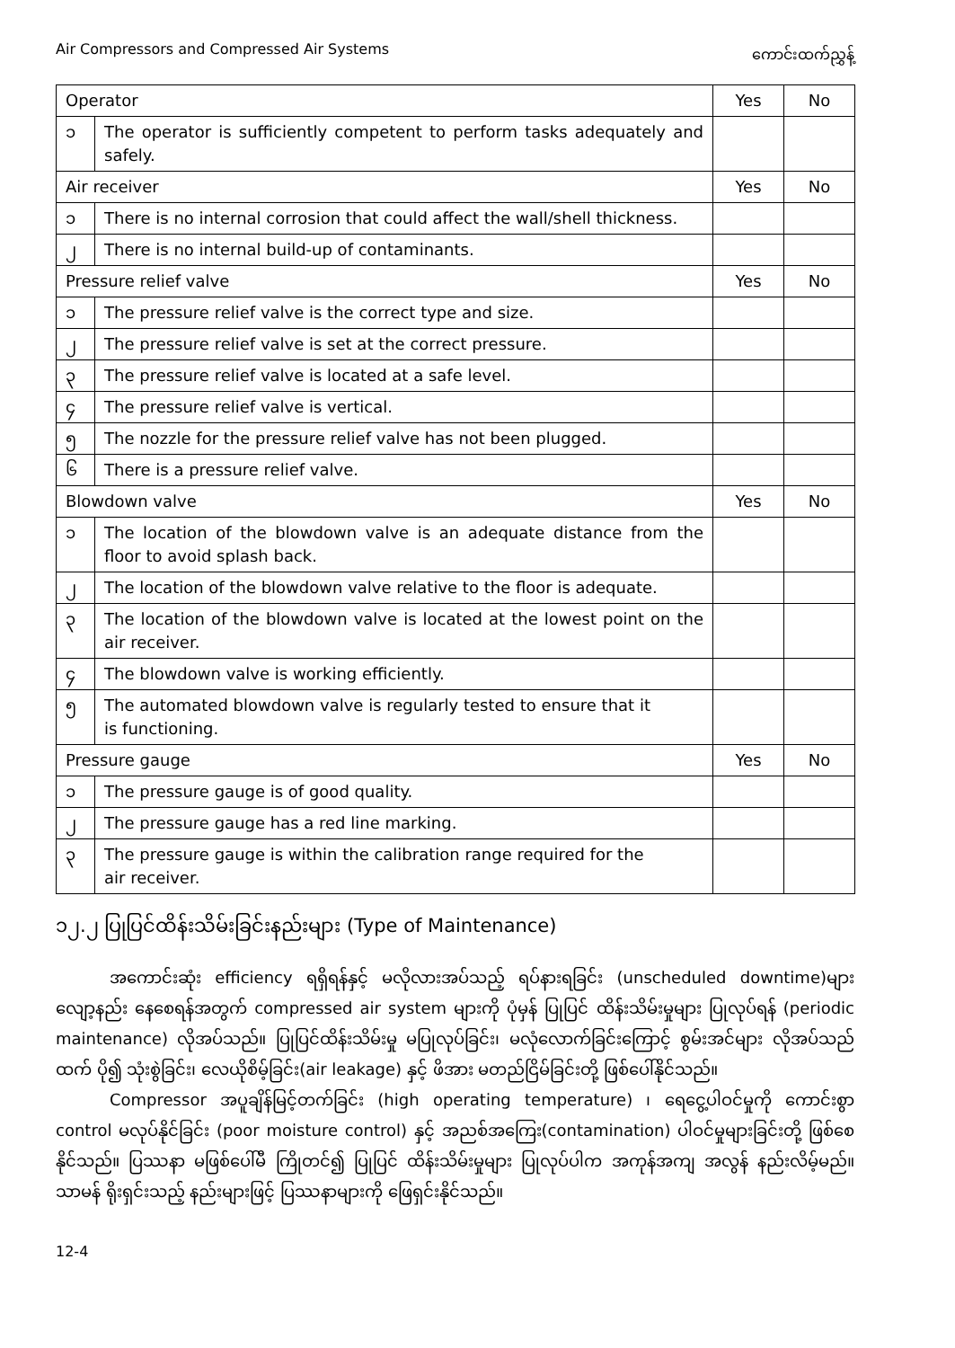Air Compressors and Compressed Air Systems ကောင်းထက်ညွှန့်
| Operator | | Yes | No |
| --- | --- | --- | --- |
| ၁ | The operator is sufficiently competent to perform tasks adequately and safely. | | |
| Air receiver | | Yes | No |
| ၁ | There is no internal corrosion that could affect the wall/shell thickness. | | |
| ၂ | There is no internal build-up of contaminants. | | |
| Pressure relief valve | | Yes | No |
| ၁ | The pressure relief valve is the correct type and size. | | |
| ၂ | The pressure relief valve is set at the correct pressure. | | |
| ၃ | The pressure relief valve is located at a safe level. | | |
| ၄ | The pressure relief valve is vertical. | | |
| ၅ | The nozzle for the pressure relief valve has not been plugged. | | |
| ၆ | There is a pressure relief valve. | | |
| Blowdown valve | | Yes | No |
| ၁ | The location of the blowdown valve is an adequate distance from the floor to avoid splash back. | | |
| ၂ | The location of the blowdown valve relative to the floor is adequate. | | |
| ၃ | The location of the blowdown valve is located at the lowest point on the air receiver. | | |
| ၄ | The blowdown valve is working efficiently. | | |
| ၅ | The automated blowdown valve is regularly tested to ensure that it is functioning. | | |
| Pressure gauge | | Yes | No |
| ၁ | The pressure gauge is of good quality. | | |
| ၂ | The pressure gauge has a red line marking. | | |
| ၃ | The pressure gauge is within the calibration range required for the air receiver. | | |
၁၂.၂ ပြုပြင်ထိန်းသိမ်းခြင်းနည်းများ (Type of Maintenance)
အကောင်းဆုံး efficiency ရရှိရန်နှင့် မလိုလားအပ်သည့် ရပ်နားရခြင်း (unscheduled downtime)များ လျော့နည်း နေစေရန်အတွက် compressed air system များကို ပုံမှန် ပြုပြင် ထိန်းသိမ်းမှုများ ပြုလုပ်ရန် (periodic maintenance) လိုအပ်သည်။ ပြုပြင်ထိန်းသိမ်းမှု မပြုလုပ်ခြင်း၊ မလုံလောက်ခြင်းကြောင့် စွမ်းအင်များ လိုအပ်သည်ထက် ပို၍ သုံးစွဲခြင်း၊ လေယိုစိမ့်ခြင်း(air leakage) နှင့် ဖိအား မတည်ငြိမ်ခြင်းတို့ ဖြစ်ပေါ်နိုင်သည်။
Compressor အပူချိန်မြင့်တက်ခြင်း (high operating temperature) ၊ ရေငွေ့ပါဝင်မှုကို ကောင်းစွာ control မလုပ်နိုင်ခြင်း (poor moisture control) နှင့် အညစ်အကြေး(contamination) ပါဝင်မှုများခြင်းတို့ ဖြစ်စေနိုင်သည်။ ပြဿနာ မဖြစ်ပေါ်မီ ကြိုတင်၍ ပြုပြင် ထိန်းသိမ်းမှုများ ပြုလုပ်ပါက အကုန်အကျ အလွန် နည်းလိမ့်မည်။ သာမန် ရိုးရှင်းသည့် နည်းများဖြင့် ပြဿနာများကို ဖြေရှင်းနိုင်သည်။
12-4